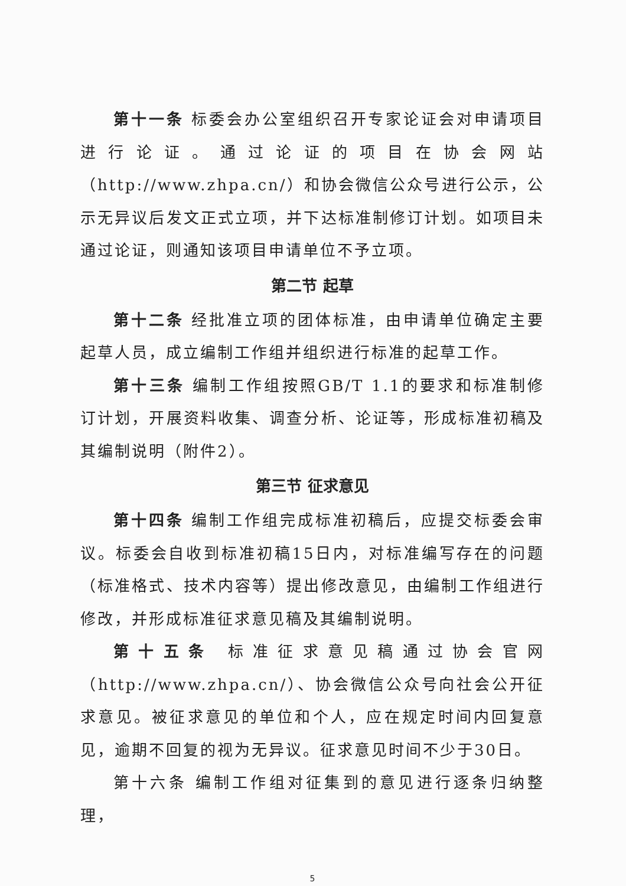第十一条 标委会办公室组织召开专家论证会对申请项目进行论证。通过论证的项目在协会网站（http://www.zhpa.cn/）和协会微信公众号进行公示，公示无异议后发文正式立项，并下达标准制修订计划。如项目未通过论证，则通知该项目申请单位不予立项。
第二节 起草
第十二条 经批准立项的团体标准，由申请单位确定主要起草人员，成立编制工作组并组织进行标准的起草工作。
第十三条 编制工作组按照GB/T 1.1的要求和标准制修订计划，开展资料收集、调查分析、论证等，形成标准初稿及其编制说明（附件2）。
第三节 征求意见
第十四条 编制工作组完成标准初稿后，应提交标委会审议。标委会自收到标准初稿15日内，对标准编写存在的问题（标准格式、技术内容等）提出修改意见，由编制工作组进行修改，并形成标准征求意见稿及其编制说明。
第十五条 标准征求意见稿通过协会官网（http://www.zhpa.cn/）、协会微信公众号向社会公开征求意见。被征求意见的单位和个人，应在规定时间内回复意见，逾期不回复的视为无异议。征求意见时间不少于30日。
第十六条 编制工作组对征集到的意见进行逐条归纳整理，
5